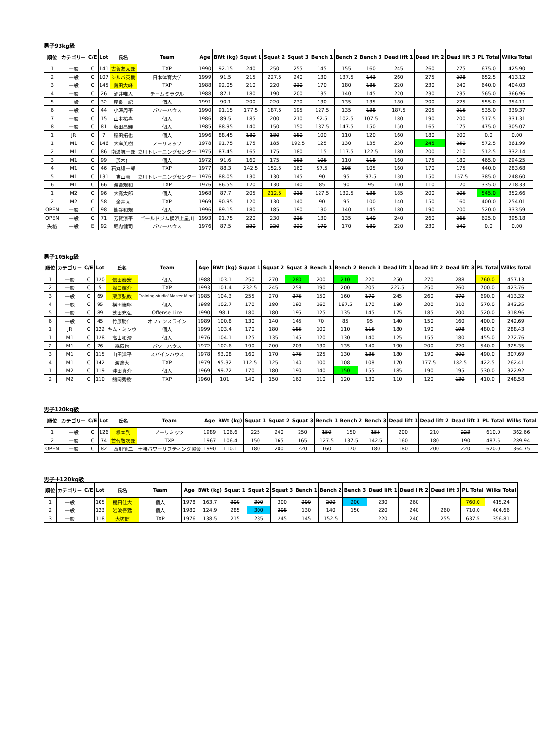男子93kg級
| 順位 | カテゴリー | C/E | Lot | 氏名 | Team | Age | BWt (kg) | Squat 1 | Squat 2 | Squat 3 | Bench 1 | Bench 2 | Bench 3 | Dead lift 1 | Dead lift 2 | Dead lift 3 | PL Total | Wilks Total |
| --- | --- | --- | --- | --- | --- | --- | --- | --- | --- | --- | --- | --- | --- | --- | --- | --- | --- | --- |
| 1 | 一般 | C | 141 | 古賀友太郎 | TXP | 1990 | 92.15 | 240 | 250 | 255 | 145 | 155 | 160 | 245 | 260 | 275 | 675.0 | 425.90 |
| 2 | 一般 | C | 107 | シルバ英樹 | 日本体育大学 | 1999 | 91.5 | 215 | 227.5 | 240 | 130 | 137.5 | 143 | 260 | 275 | 298 | 652.5 | 413.12 |
| 3 | 一般 | C | 145 | 義田大峰 | TXP | 1988 | 92.05 | 210 | 220 | 230 | 170 | 180 | 185 | 220 | 230 | 240 | 640.0 | 404.03 |
| 4 | 一般 | C | 26 | 涌井唯人 | チームミラクル | 1988 | 87.1 | 180 | 190 | 200 | 135 | 140 | 145 | 220 | 230 | 235 | 565.0 | 366.96 |
| 5 | 一般 | C | 32 | 屋良一紀 | 個人 | 1991 | 90.1 | 200 | 220 | 230 | 130 | 135 | 135 | 180 | 200 | 225 | 555.0 | 354.11 |
| 6 | 一般 | C | 44 | 小澤周平 | パワーハウス | 1990 | 91.15 | 177.5 | 187.5 | 195 | 127.5 | 135 | 138 | 187.5 | 205 | 215 | 535.0 | 339.37 |
| 7 | 一般 | C | 15 | 山本祐喜 | 個人 | 1986 | 89.5 | 185 | 200 | 210 | 92.5 | 102.5 | 107.5 | 180 | 190 | 200 | 517.5 | 331.31 |
| 8 | 一般 | C | 81 | 藤田昌輝 | 個人 | 1985 | 88.95 | 140 | 150 | 150 | 137.5 | 147.5 | 150 | 150 | 165 | 175 | 475.0 | 305.07 |
| 1 | JR | C | 7 | 稲田拓也 | 個人 | 1996 | 88.45 | 180 | 180 | 180 | 100 | 110 | 120 | 160 | 180 | 200 | 0.0 | 0.00 |
| 1 | M1 | C | 146 | 大岸英樹 | ノーリミッツ | 1978 | 91.75 | 175 | 185 | 192.5 | 125 | 130 | 135 | 230 | 245 | 250 | 572.5 | 361.99 |
| 2 | M1 | C | 86 | 南波航一郎 | 立川トレーニングセンター | 1975 | 87.45 | 165 | 175 | 180 | 115 | 117.5 | 122.5 | 180 | 200 | 210 | 512.5 | 332.14 |
| 3 | M1 | C | 99 | 茂木仁 | 個人 | 1972 | 91.6 | 160 | 175 | 183 | 105 | 110 | 118 | 160 | 175 | 180 | 465.0 | 294.25 |
| 4 | M1 | C | 46 | 石丸雄一郎 | TXP | 1977 | 88.3 | 142.5 | 152.5 | 160 | 97.5 | 105 | 105 | 160 | 170 | 175 | 440.0 | 283.68 |
| 5 | M1 | C | 131 | 吉山真 | 立川トレーニングセンター | 1976 | 88.05 | 130 | 130 | 145 | 90 | 95 | 97.5 | 130 | 150 | 157.5 | 385.0 | 248.60 |
| 6 | M1 | C | 66 | 渡邉規和 | TXP | 1976 | 86.55 | 120 | 130 | 140 | 85 | 90 | 95 | 100 | 110 | 120 | 335.0 | 218.33 |
| 1 | M2 | C | 96 | 大高太郎 | 個人 | 1968 | 87.7 | 205 | 212.5 | 218 | 127.5 | 132.5 | 138 | 185 | 200 | 205 | 545.0 | 352.66 |
| 2 | M2 | C | 58 | 金井太 | TXP | 1969 | 90.95 | 120 | 130 | 140 | 90 | 95 | 100 | 140 | 150 | 160 | 400.0 | 254.01 |
| OPEN | 一般 | C | 98 | 熊谷和規 | 個人 | 1996 | 89.15 | 180 | 185 | 190 | 130 | 140 | 145 | 180 | 190 | 200 | 520.0 | 333.59 |
| OPEN | 一般 | C | 71 | 芳賀涼平 | ゴールドジム横浜上星川 | 1993 | 91.75 | 220 | 230 | 235 | 130 | 135 | 140 | 240 | 260 | 265 | 625.0 | 395.18 |
| 失格 | 一般 | E | 92 | 堀内健司 | パワーハウス | 1976 | 87.5 | 220 | 220 | 220 | 170 | 170 | 180 | 220 | 230 | 240 | 0.0 | 0.00 |
男子105kg級
| 順位 | カテゴリー | C/E | Lot | 氏名 | Team | Age | BWt (kg) | Squat 1 | Squat 2 | Squat 3 | Bench 1 | Bench 2 | Bench 3 | Dead lift 1 | Dead lift 2 | Dead lift 3 | PL Total | Wilks Total |
| --- | --- | --- | --- | --- | --- | --- | --- | --- | --- | --- | --- | --- | --- | --- | --- | --- | --- | --- |
| 1 | 一般 | C | 120 | 信田泰宏 | 個人 | 1988 | 103.1 | 250 | 270 | 280 | 200 | 210 | 220 | 250 | 270 | 288 | 760.0 | 457.13 |
| 2 | 一般 | C | 5 | 堀口耀介 | TXP | 1993 | 101.4 | 232.5 | 245 | 258 | 190 | 200 | 205 | 227.5 | 250 | 260 | 700.0 | 423.76 |
| 3 | 一般 | C | 69 | 栗原弘教 | Training-studio"Master Mind" | 1985 | 104.3 | 255 | 270 | 275 | 150 | 160 | 170 | 245 | 260 | 270 | 690.0 | 413.32 |
| 4 | 一般 | C | 95 | 横田達郎 | 個人 | 1988 | 102.7 | 170 | 180 | 190 | 160 | 167.5 | 170 | 180 | 200 | 210 | 570.0 | 343.35 |
| 5 | 一般 | C | 89 | 芝田充弘 | Offense Line | 1990 | 98.1 | 180 | 180 | 195 | 125 | 135 | 145 | 175 | 185 | 200 | 520.0 | 318.96 |
| 6 | 一般 | C | 45 | 竹原勝仁 | オフェンスライン | 1989 | 100.8 | 130 | 140 | 145 | 70 | 85 | 95 | 140 | 150 | 160 | 400.0 | 242.69 |
| 1 | JR | C | 122 | キム・ミンウ | 個人 | 1999 | 103.4 | 170 | 180 | 185 | 100 | 110 | 115 | 180 | 190 | 198 | 480.0 | 288.43 |
| 1 | M1 | C | 128 | 高山和澄 | 個人 | 1976 | 104.1 | 125 | 135 | 145 | 120 | 130 | 140 | 125 | 155 | 180 | 455.0 | 272.76 |
| 2 | M1 | C | 76 | 森拓也 | パワーハウス | 1972 | 102.6 | 190 | 200 | 203 | 130 | 135 | 140 | 190 | 200 | 220 | 540.0 | 325.35 |
| 3 | M1 | C | 115 | 山田洋平 | スパインハウス | 1978 | 93.08 | 160 | 170 | 175 | 125 | 130 | 135 | 180 | 190 | 200 | 490.0 | 307.69 |
| 4 | M1 | C | 142 | 渡邊大 | TXP | 1979 | 95.32 | 112.5 | 125 | 140 | 100 | 108 | 108 | 170 | 177.5 | 182.5 | 422.5 | 262.41 |
| 1 | M2 | C | 119 | 沖田真介 | 個人 | 1969 | 99.72 | 170 | 180 | 190 | 140 | 150 | 155 | 185 | 190 | 195 | 530.0 | 322.92 |
| 2 | M2 | C | 110 | 舘岡秀樹 | TXP | 1960 | 101 | 140 | 150 | 160 | 110 | 120 | 130 | 110 | 120 | 130 | 410.0 | 248.58 |
男子120kg級
| 順位 | カテゴリー | C/E | Lot | 氏名 | Team | Age | BWt (kg) | Squat 1 | Squat 2 | Squat 3 | Bench 1 | Bench 2 | Bench 3 | Dead lift 1 | Dead lift 2 | Dead lift 3 | PL Total | Wilks Total |
| --- | --- | --- | --- | --- | --- | --- | --- | --- | --- | --- | --- | --- | --- | --- | --- | --- | --- | --- |
| 1 | 一般 | C | 126 | 橋本到 | ノーリミッツ | 1989 | 106.6 | 225 | 240 | 250 | 150 | 150 | 155 | 200 | 210 | 223 | 610.0 | 362.66 |
| 2 | 一般 | C | 74 | 首代敬次郎 | TXP | 1967 | 106.4 | 150 | 165 | 165 | 127.5 | 137.5 | 142.5 | 160 | 180 | 190 | 487.5 | 289.94 |
| OPEN | 一般 | C | 82 | 及川慎二 | 十勝パワーリフティング協会 | 1990 | 110.1 | 180 | 200 | 220 | 160 | 170 | 180 | 180 | 200 | 220 | 620.0 | 364.75 |
男子＋120kg級
| 順位 | カテゴリー | C/E | Lot | 氏名 | Team | Age | BWt (kg) | Squat 1 | Squat 2 | Squat 3 | Bench 1 | Bench 2 | Bench 3 | Dead lift 1 | Dead lift 2 | Dead lift 3 | PL Total | Wilks Total |
| --- | --- | --- | --- | --- | --- | --- | --- | --- | --- | --- | --- | --- | --- | --- | --- | --- | --- | --- |
| 1 | 一般 | | 105 | 樋田佳大 | 個人 | 1978 | 163.7 | 300 | 300 | 300 | 200 | 200 | 200 | 230 | 260 | | 760.0 | 415.24 |
| 2 | 一般 | | 123 | 岩波吾猛 | 個人 | 1980 | 124.9 | 285 | 300 | 308 | 130 | 140 | 150 | 220 | 240 | 260 | 710.0 | 404.66 |
| 3 | 一般 | | 118 | 大坊健 | TXP | 1976 | 138.5 | 215 | 235 | 245 | 145 | 152.5 | | 220 | 240 | 255 | 637.5 | 356.81 |